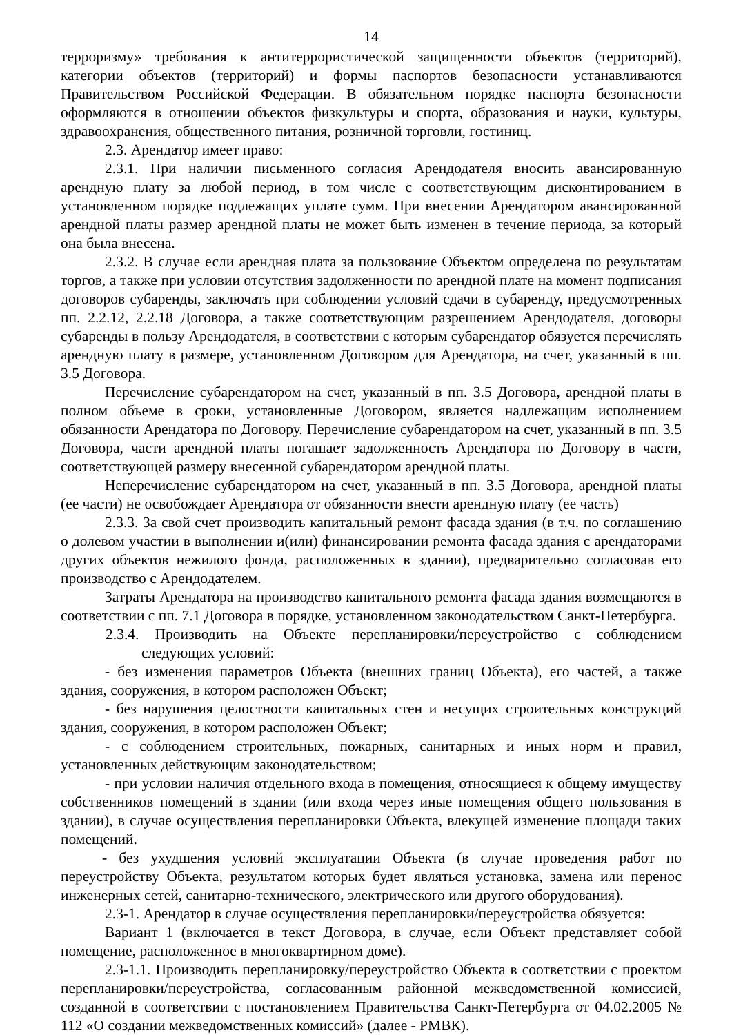14
терроризму» требования к антитеррористической защищенности объектов (территорий), категории объектов (территорий) и формы паспортов безопасности устанавливаются Правительством Российской Федерации. В обязательном порядке паспорта безопасности оформляются в отношении объектов физкультуры и спорта, образования и науки, культуры, здравоохранения, общественного питания, розничной торговли, гостиниц.
2.3. Арендатор имеет право:
2.3.1. При наличии письменного согласия Арендодателя вносить авансированную арендную плату за любой период, в том числе с соответствующим дисконтированием в установленном порядке подлежащих уплате сумм. При внесении Арендатором авансированной арендной платы размер арендной платы не может быть изменен в течение периода, за который она была внесена.
2.3.2. В случае если арендная плата за пользование Объектом определена по результатам торгов, а также при условии отсутствия задолженности по арендной плате на момент подписания договоров субаренды, заключать при соблюдении условий сдачи в субаренду, предусмотренных пп. 2.2.12, 2.2.18 Договора, а также соответствующим разрешением Арендодателя, договоры субаренды в пользу Арендодателя, в соответствии с которым субарендатор обязуется перечислять арендную плату в размере, установленном Договором для Арендатора, на счет, указанный в пп. 3.5 Договора.
Перечисление субарендатором на счет, указанный в пп. 3.5 Договора, арендной платы в полном объеме в сроки, установленные Договором, является надлежащим исполнением обязанности Арендатора по Договору. Перечисление субарендатором на счет, указанный в пп. 3.5 Договора, части арендной платы погашает задолженность Арендатора по Договору в части, соответствующей размеру внесенной субарендатором арендной платы.
Неперечисление субарендатором на счет, указанный в пп. 3.5 Договора, арендной платы (ее части) не освобождает Арендатора от обязанности внести арендную плату (ее часть)
2.3.3. За свой счет производить капитальный ремонт фасада здания (в т.ч. по соглашению о долевом участии в выполнении и(или) финансировании ремонта фасада здания с арендаторами других объектов нежилого фонда, расположенных в здании), предварительно согласовав его производство с Арендодателем.
Затраты Арендатора на производство капитального ремонта фасада здания возмещаются в соответствии с пп. 7.1 Договора в порядке, установленном законодательством Санкт-Петербурга.
2.3.4. Производить на Объекте перепланировки/переустройство с соблюдением следующих условий:
- без изменения параметров Объекта (внешних границ Объекта), его частей, а также здания, сооружения, в котором расположен Объект;
- без нарушения целостности капитальных стен и несущих строительных конструкций здания, сооружения, в котором расположен Объект;
- с соблюдением строительных, пожарных, санитарных и иных норм и правил, установленных действующим законодательством;
- при условии наличия отдельного входа в помещения, относящиеся к общему имуществу собственников помещений в здании (или входа через иные помещения общего пользования в здании), в случае осуществления перепланировки Объекта, влекущей изменение площади таких помещений.
- без ухудшения условий эксплуатации Объекта (в случае проведения работ по переустройству Объекта, результатом которых будет являться установка, замена или перенос инженерных сетей, санитарно-технического, электрического или другого оборудования).
2.3-1. Арендатор в случае осуществления перепланировки/переустройства обязуется:
Вариант 1 (включается в текст Договора, в случае, если Объект представляет собой помещение, расположенное в многоквартирном доме).
2.3-1.1. Производить перепланировку/переустройство Объекта в соответствии с проектом перепланировки/переустройства, согласованным районной межведомственной комиссией, созданной в соответствии с постановлением Правительства Санкт-Петербурга от 04.02.2005 № 112 «О создании межведомственных комиссий» (далее - РМВК).